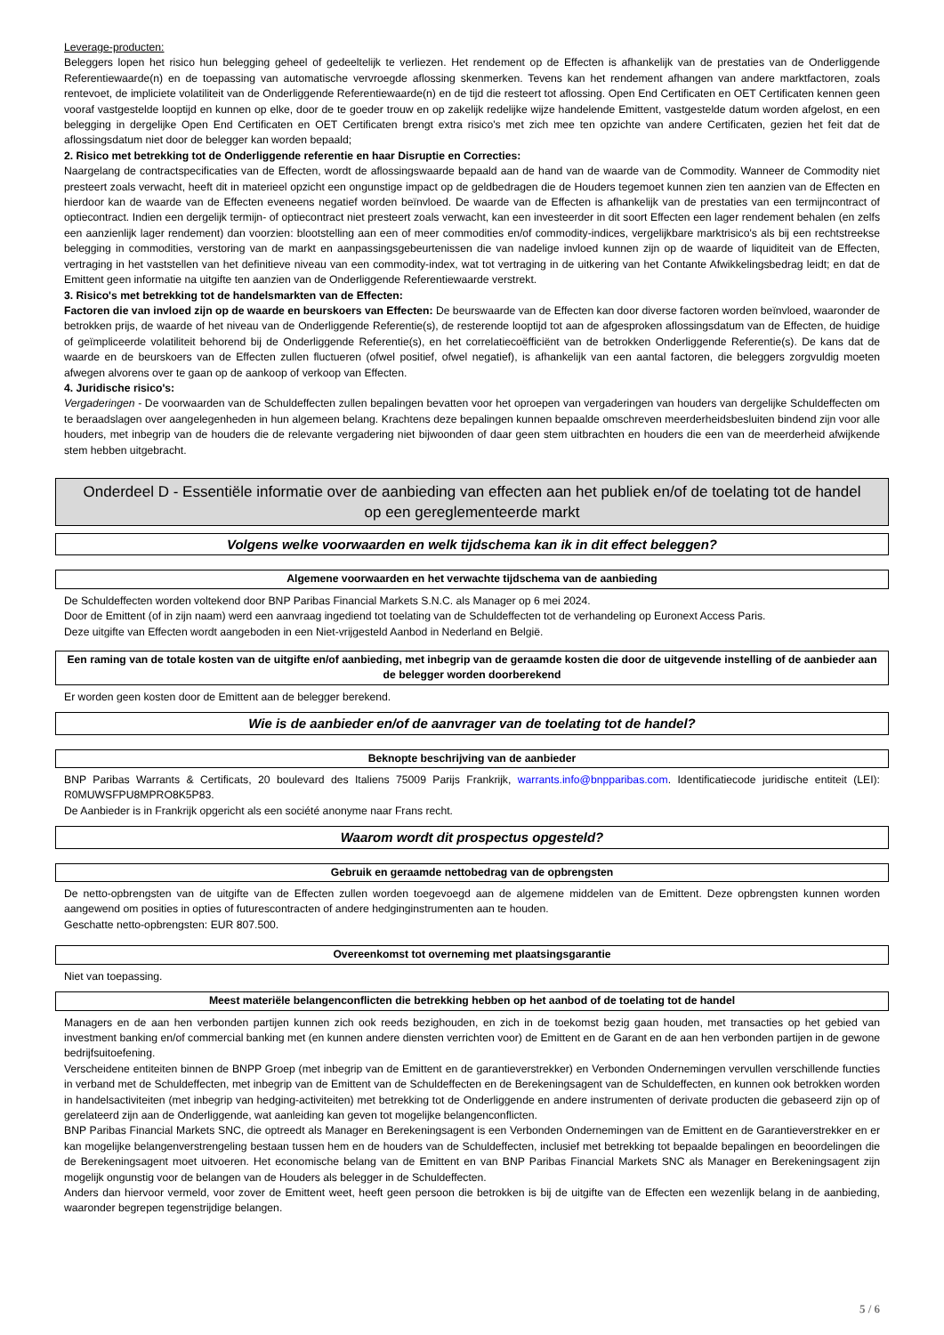Leverage-producten:
Beleggers lopen het risico hun belegging geheel of gedeeltelijk te verliezen. Het rendement op de Effecten is afhankelijk van de prestaties van de Onderliggende Referentiewaarde(n) en de toepassing van automatische vervroegde aflossing skenmerken. Tevens kan het rendement afhangen van andere marktfactoren, zoals rentevoet, de impliciete volatiliteit van de Onderliggende Referentiewaarde(n) en de tijd die resteert tot aflossing. Open End Certificaten en OET Certificaten kennen geen vooraf vastgestelde looptijd en kunnen op elke, door de te goeder trouw en op zakelijk redelijke wijze handelende Emittent, vastgestelde datum worden afgelost, en een belegging in dergelijke Open End Certificaten en OET Certificaten brengt extra risico's met zich mee ten opzichte van andere Certificaten, gezien het feit dat de aflossingsdatum niet door de belegger kan worden bepaald;
2. Risico met betrekking tot de Onderliggende referentie en haar Disruptie en Correcties:
Naargelang de contractspecificaties van de Effecten, wordt de aflossingswaarde bepaald aan de hand van de waarde van de Commodity. Wanneer de Commodity niet presteert zoals verwacht, heeft dit in materieel opzicht een ongunstige impact op de geldbedragen die de Houders tegemoet kunnen zien ten aanzien van de Effecten en hierdoor kan de waarde van de Effecten eveneens negatief worden beïnvloed. De waarde van de Effecten is afhankelijk van de prestaties van een termijncontract of optiecontract. Indien een dergelijk termijn- of optiecontract niet presteert zoals verwacht, kan een investeerder in dit soort Effecten een lager rendement behalen (en zelfs een aanzienlijk lager rendement) dan voorzien: blootstelling aan een of meer commodities en/of commodity-indices, vergelijkbare marktrisico's als bij een rechtstreekse belegging in commodities, verstoring van de markt en aanpassingsgebeurtenissen die van nadelige invloed kunnen zijn op de waarde of liquiditeit van de Effecten, vertraging in het vaststellen van het definitieve niveau van een commodity-index, wat tot vertraging in de uitkering van het Contante Afwikkelingsbedrag leidt; en dat de Emittent geen informatie na uitgifte ten aanzien van de Onderliggende Referentiewaarde verstrekt.
3. Risico's met betrekking tot de handelsmarkten van de Effecten:
Factoren die van invloed zijn op de waarde en beurskoers van Effecten: De beurswaarde van de Effecten kan door diverse factoren worden beïnvloed, waaronder de betrokken prijs, de waarde of het niveau van de Onderliggende Referentie(s), de resterende looptijd tot aan de afgesproken aflossingsdatum van de Effecten, de huidige of geïmpliceerde volatiliteit behorend bij de Onderliggende Referentie(s), en het correlatiecoëfficiënt van de betrokken Onderliggende Referentie(s). De kans dat de waarde en de beurskoers van de Effecten zullen fluctueren (ofwel positief, ofwel negatief), is afhankelijk van een aantal factoren, die beleggers zorgvuldig moeten afwegen alvorens over te gaan op de aankoop of verkoop van Effecten.
4. Juridische risico's:
Vergaderingen - De voorwaarden van de Schuldeffecten zullen bepalingen bevatten voor het oproepen van vergaderingen van houders van dergelijke Schuldeffecten om te beraadslagen over aangelegenheden in hun algemeen belang. Krachtens deze bepalingen kunnen bepaalde omschreven meerderheidsbesluiten bindend zijn voor alle houders, met inbegrip van de houders die de relevante vergadering niet bijwoonden of daar geen stem uitbrachten en houders die een van de meerderheid afwijkende stem hebben uitgebracht.
Onderdeel D - Essentiële informatie over de aanbieding van effecten aan het publiek en/of de toelating tot de handel op een gereglementeerde markt
Volgens welke voorwaarden en welk tijdschema kan ik in dit effect beleggen?
Algemene voorwaarden en het verwachte tijdschema van de aanbieding
De Schuldeffecten worden voltekend door BNP Paribas Financial Markets S.N.C. als Manager op 6 mei 2024.
Door de Emittent (of in zijn naam) werd een aanvraag ingediend tot toelating van de Schuldeffecten tot de verhandeling op Euronext Access Paris.
Deze uitgifte van Effecten wordt aangeboden in een Niet-vrijgesteld Aanbod in Nederland en België.
Een raming van de totale kosten van de uitgifte en/of aanbieding, met inbegrip van de geraamde kosten die door de uitgevende instelling of de aanbieder aan de belegger worden doorberekend
Er worden geen kosten door de Emittent aan de belegger berekend.
Wie is de aanbieder en/of de aanvrager van de toelating tot de handel?
Beknopte beschrijving van de aanbieder
BNP Paribas Warrants & Certificats, 20 boulevard des Italiens 75009 Parijs Frankrijk, warrants.info@bnpparibas.com. Identificatiecode juridische entiteit (LEI): R0MUWSFPU8MPRO8K5P83.
De Aanbieder is in Frankrijk opgericht als een société anonyme naar Frans recht.
Waarom wordt dit prospectus opgesteld?
Gebruik en geraamde nettobedrag van de opbrengsten
De netto-opbrengsten van de uitgifte van de Effecten zullen worden toegevoegd aan de algemene middelen van de Emittent. Deze opbrengsten kunnen worden aangewend om posities in opties of futurescontracten of andere hedginginstrumenten aan te houden.
Geschatte netto-opbrengsten: EUR 807.500.
Overeenkomst tot overneming met plaatsingsgarantie
Niet van toepassing.
Meest materiële belangenconflicten die betrekking hebben op het aanbod of de toelating tot de handel
Managers en de aan hen verbonden partijen kunnen zich ook reeds bezighouden, en zich in de toekomst bezig gaan houden, met transacties op het gebied van investment banking en/of commercial banking met (en kunnen andere diensten verrichten voor) de Emittent en de Garant en de aan hen verbonden partijen in de gewone bedrijfsuitoefening.
Verscheidene entiteiten binnen de BNPP Groep (met inbegrip van de Emittent en de garantieverstrekker) en Verbonden Ondernemingen vervullen verschillende functies in verband met de Schuldeffecten, met inbegrip van de Emittent van de Schuldeffecten en de Berekeningsagent van de Schuldeffecten, en kunnen ook betrokken worden in handelsactiviteiten (met inbegrip van hedging-activiteiten) met betrekking tot de Onderliggende en andere instrumenten of derivate producten die gebaseerd zijn op of gerelateerd zijn aan de Onderliggende, wat aanleiding kan geven tot mogelijke belangenconflicten.
BNP Paribas Financial Markets SNC, die optreedt als Manager en Berekeningsagent is een Verbonden Ondernemingen van de Emittent en de Garantieverstrekker en er kan mogelijke belangenverstrengeling bestaan tussen hem en de houders van de Schuldeffecten, inclusief met betrekking tot bepaalde bepalingen en beoordelingen die de Berekeningsagent moet uitvoeren. Het economische belang van de Emittent en van BNP Paribas Financial Markets SNC als Manager en Berekeningsagent zijn mogelijk ongunstig voor de belangen van de Houders als belegger in de Schuldeffecten.
Anders dan hiervoor vermeld, voor zover de Emittent weet, heeft geen persoon die betrokken is bij de uitgifte van de Effecten een wezenlijk belang in de aanbieding, waaronder begrepen tegenstrijdige belangen.
5 / 6